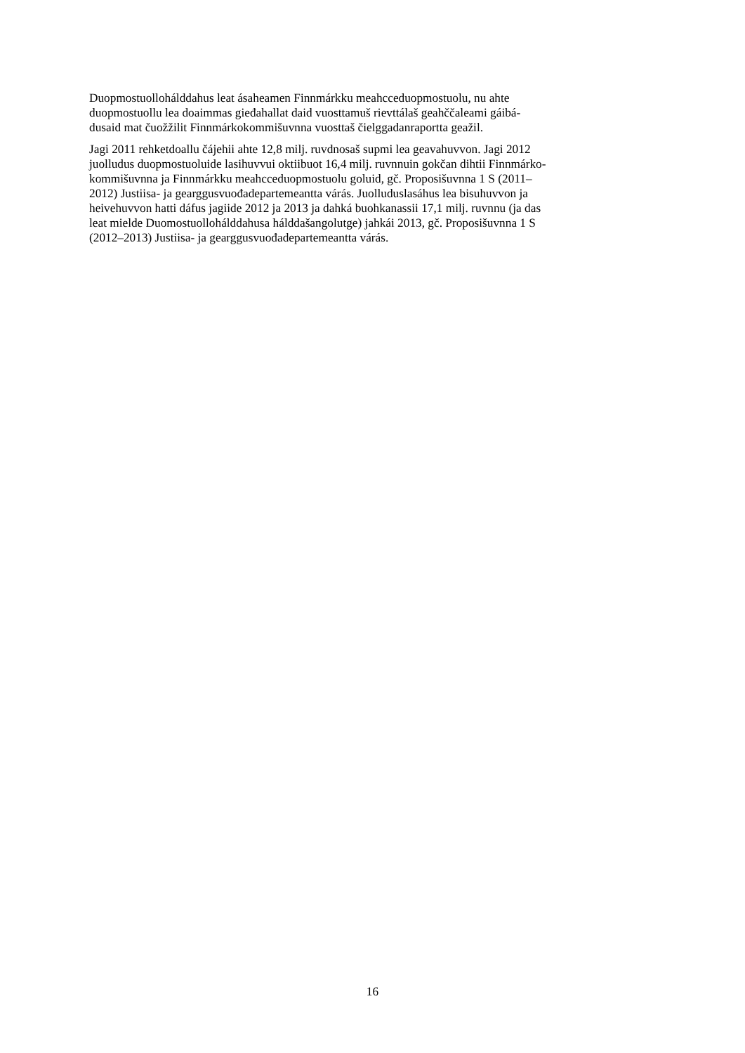Duopmostuollohálddahus leat ásaheamen Finnmárkku meahcceduopmostuolu, nu ahte
duopmostuollu lea doaimmas gieđahallat daid vuosttamuš rievttálaš geahččaleami gáibá-
dusaid mat čuožžilit Finnmárkokommišuvnna vuosttaš čielggadanraportta geažil.
Jagi 2011 rehketdoallu čájehii ahte 12,8 milj. ruvdnosaš supmi lea geavahuvvon. Jagi 2012
juolludus duopmostuoluide lasihuvvui oktiibuot 16,4 milj. ruvnnuin gokčan dihtii Finnmárko-
kommišuvnna ja Finnmárkku meahcceduopmostuolu goluid, gč. Proposišuvnna 1 S (2011–
2012) Justiisa- ja gearggusvuođadepartemeantta várás. Juolluduslasáhus lea bisuhuvvon ja
heivehuvvon hatti dáfus jagiide 2012 ja 2013 ja dahká buohkanassii 17,1 milj. ruvnnu (ja das
leat mielde Duomostuollohálddahusa hálddašangolutge) jahkái 2013, gč. Proposišuvnna 1 S
(2012–2013) Justiisa- ja gearggusvuođadepartemeantta várás.
16